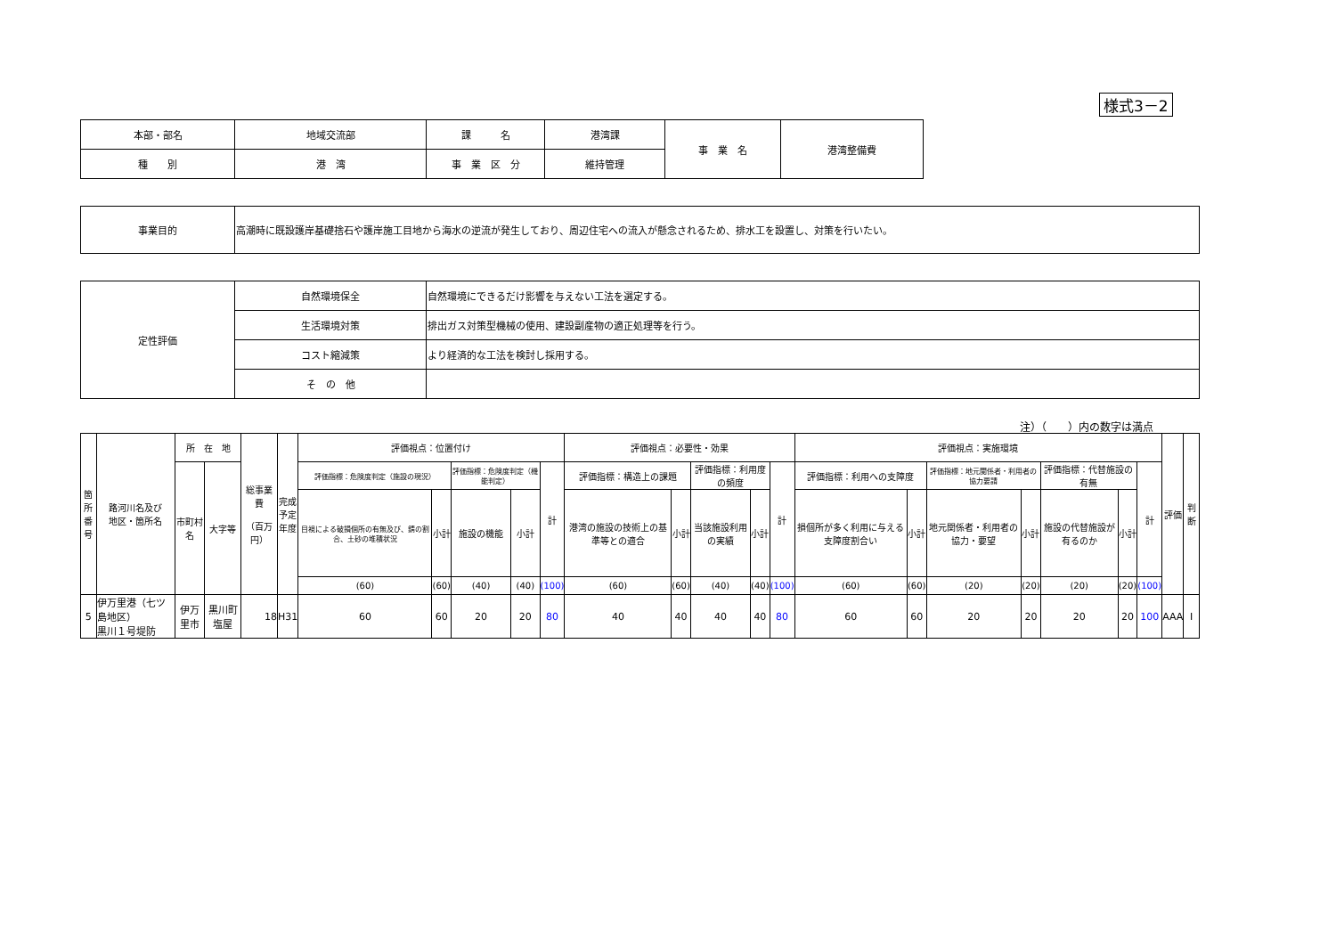様式3－2
| 本部・部名 | 地域交流部 | 課 名 | 港湾課 | 事 業 名 | 港湾整備費 |
| 種 別 | 港 湾 | 事 業 区 分 | 維持管理 | | |
| 事業目的 | 高潮時に既設護岸基礎捨石や護岸施工目地から海水の逆流が発生しており、周辺住宅への流入が懸念されるため、排水工を設置し、対策を行いたい。 |
| 定性評価 | 自然環境保全 | 自然環境にできるだけ影響を与えない工法を選定する。 |
| | 生活環境対策 | 排出ガス対策型機械の使用、建設副産物の適正処理等を行う。 |
| | コスト縮減策 | より経済的な工法を検討し採用する。 |
| | そ の 他 | |
注）（　　）内の数字は満点
| 箇所 番号 | 路河川名及び 地区・箇所名 | 所 在 地 | | 総事業費 （百万円） | 完成 予定 年度 | 評価視点：位置付け | | | | | 評価視点：必要性・効果 | | | | | 評価視点：実施環境 | | | | | | | 評価 | 判断 |
| | | 市町村名 | 大字等 | | | 評価指標：危険度判定（施設の現況） | | 評価指標：危険度判定（機能判定） | | 計 | 評価指標：構造上の課題 | | 評価指標：利用度の頻度 | | 計 | 評価指標：利用への支障度 | | 評価指標：地元関係者・利用者の協力要請 | | 評価指標：代替施設の有無 | | 計 | | |
| | | | | | | 目視による破損個所の有無及び、錆の割合、土砂の堆積状況 | 小計 | 施設の機能 | 小計 | | 港湾の施設の技術上の基準等との適合 | 小計 | 当該施設利用の実績 | 小計 | | 損個所が多く利用に与える支障度割合い | 小計 | 地元関係者・利用者の協力・要望 | 小計 | 施設の代替施設が有るのか | 小計 | | | |
| | | | | | | (60) | (60) | (40) | (40) | (100) | (60) | (60) | (40) | (40) | (100) | (60) | (60) | (20) | (20) | (20) | (20) | (100) | | |
| 5 | 伊万里港（七ツ島地区） 黒川１号堤防 | 伊万里市 | 黒川町塩屋 | 18 | H31 | 60 | 60 | 20 | 20 | 80 | 40 | 40 | 40 | 40 | 80 | 60 | 60 | 20 | 20 | 20 | 20 | 100 | AAA | I |